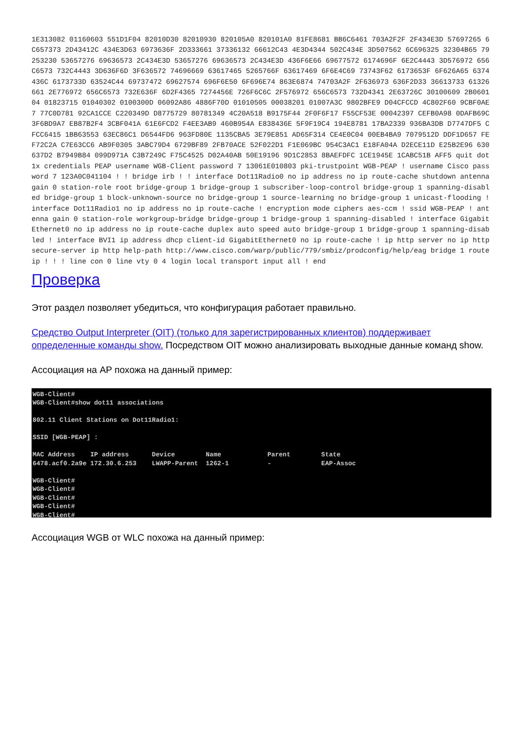1E313082 01160603 551D1F04 82010D30 82010930 820105A0 820101A0 81FE8681 BB6C6461 703A2F2F 2F434E3D 57697265 6C657373 2D43412C 434E3D63 6973636F 2D333661 37336132 66612C43 4E3D4344 502C434E 3D507562 6C696325 32304B65 79253230 53657276 69636573 2C434E3D 53657276 69636573 2C434E3D 436F6E66 69677572 6174696F 6E2C4443 3D576972 656C6573 732C4443 3D636F6D 3F636572 74696669 63617465 5265766F 63617469 6F6E4C69 73743F62 6173653F 6F626A65 6374436C 6173733D 63524C44 69737472 69627574 696F6E50 6F696E74 863E6874 74703A2F 2F636973 636F2D33 36613733 61326661 2E776972 656C6573 732E636F 6D2F4365 7274456E 726F6C6C 2F576972 656C6573 732D4341 2E63726C 30100609 2B060104 01823715 01040302 0100300D 06092A86 4886F70D 01010505 00038201 01007A3C 9802BFE9 D04CFCCD 4C802F60 9CBF0AE7 77C0D781 92CA1CCE C220349D D8775729 80781349 4C20A518 B9175F44 2F0F6F17 F55CF53E 00042397 CEFB0A98 0DAFB69C 3F6BD9A7 EB87B2F4 3CBF041A 61E6FCD2 F4EE3AB9 460B954A E838436E 5F9F19C4 194E8781 17BA2339 936BA3DB D7747DF5 CFCC6415 1BB63553 63EC86C1 D6544FD6 963FD80E 1135CBA5 3E79E851 AD65F314 CE4E0C04 00EB4BA9 7079512D DDF1D657 FEF72C2A C7E63CC6 AB9F0305 3ABC79D4 6729BF89 2FB70ACE 52F022D1 F1E069BC 954C3AC1 E18FA04A D2ECE11D E25B2E96 630637D2 B7949B84 099D971A C3B7249C F75C4525 D02A40AB 50E19196 9D1C2853 8BAEFDFC 1CE1945E 1CABC51B AFF5 quit dot1x credentials PEAP username WGB-Client password 7 13061E010803 pki-trustpoint WGB-PEAP ! username Cisco password 7 123A0C041104 ! ! bridge irb ! ! interface Dot11Radio0 no ip address no ip route-cache shutdown antenna gain 0 station-role root bridge-group 1 bridge-group 1 subscriber-loop-control bridge-group 1 spanning-disabled bridge-group 1 block-unknown-source no bridge-group 1 source-learning no bridge-group 1 unicast-flooding ! interface Dot11Radio1 no ip address no ip route-cache ! encryption mode ciphers aes-ccm ! ssid WGB-PEAP ! antenna gain 0 station-role workgroup-bridge bridge-group 1 bridge-group 1 spanning-disabled ! interface GigabitEthernet0 no ip address no ip route-cache duplex auto speed auto bridge-group 1 bridge-group 1 spanning-disabled ! interface BVI1 ip address dhcp client-id GigabitEthernet0 no ip route-cache ! ip http server no ip http secure-server ip http help-path http://www.cisco.com/warp/public/779/smbiz/prodconfig/help/eag bridge 1 route ip ! ! ! line con 0 line vty 0 4 login local transport input all ! end
Проверка
Этот раздел позволяет убедиться, что конфигурация работает правильно.
Средство Output Interpreter (OIT) (только для зарегистрированных клиентов) поддерживает определенные команды show. Посредством OIT можно анализировать выходные данные команд show.
Ассоциация на AP похожа на данный пример:
WGB-Client# WGB-Client#show dot11 associations 802.11 Client Stations on Dot11Radio1: SSID [WGB-PEAP] : MAC Address IP address Device Name Parent State 6478.acf0.2a9e 172.30.6.253 LWAPP-Parent 1262-1 - EAP-Assoc WGB-Client# WGB-Client# WGB-Client# WGB-Client# WGB-Client#
Ассоциация WGB от WLC похожа на данный пример: